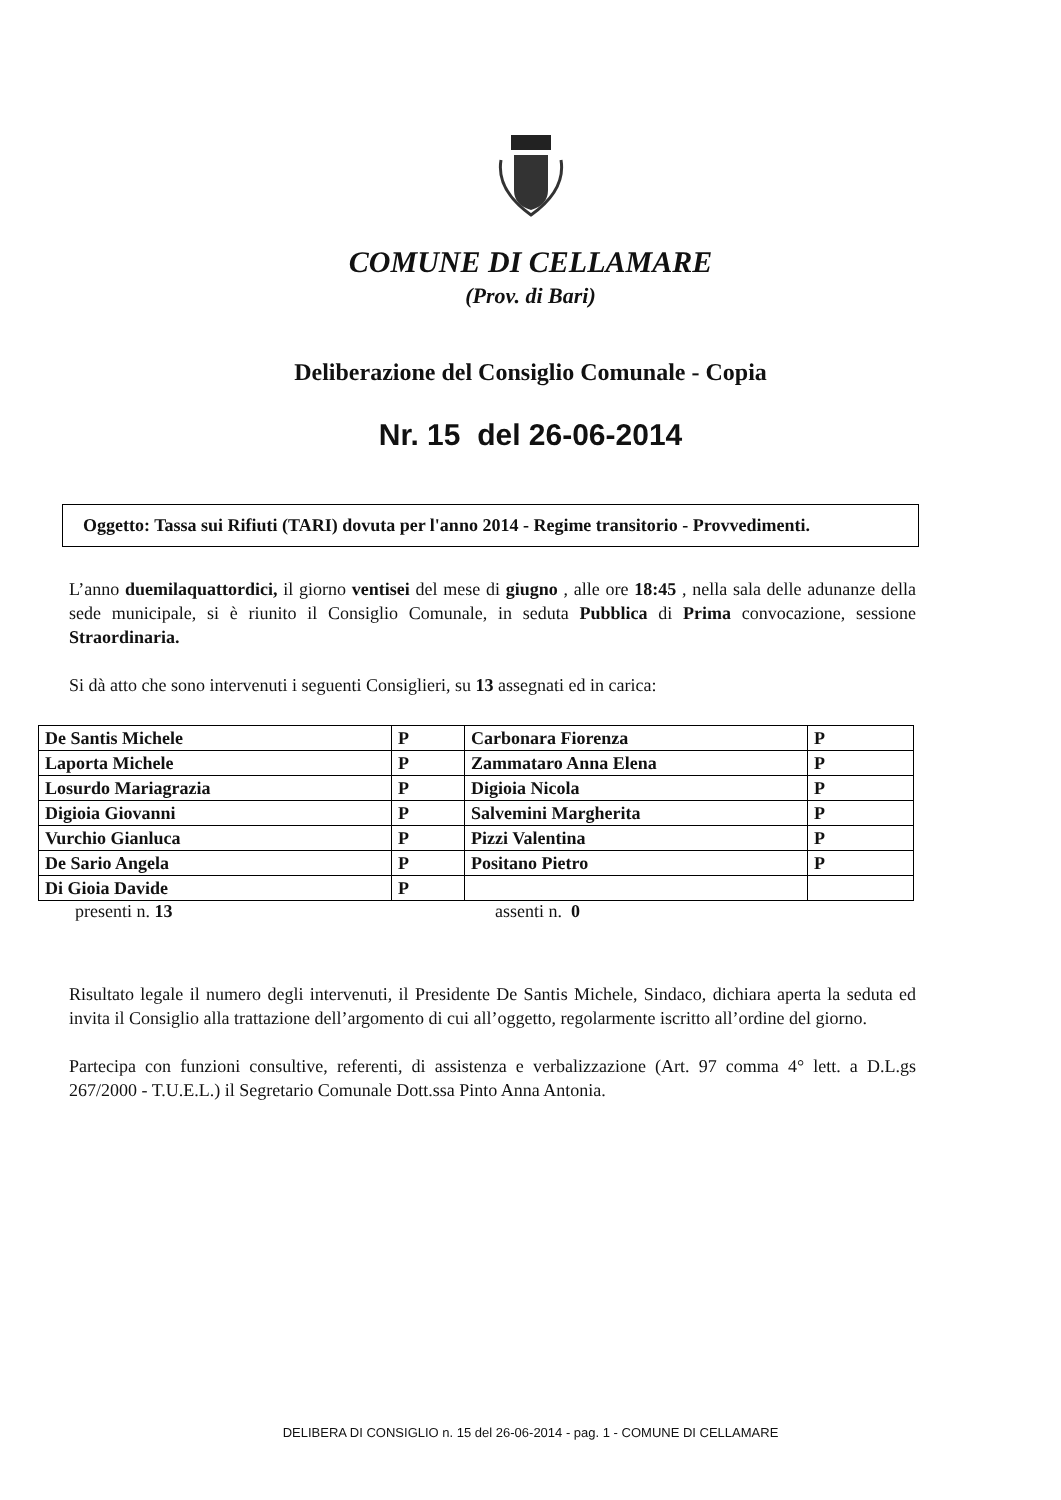COMUNE DI CELLAMARE
(Prov. di Bari)
Deliberazione del Consiglio Comunale - Copia
Nr. 15 del 26-06-2014
Oggetto: Tassa sui Rifiuti (TARI) dovuta per l'anno 2014 - Regime transitorio - Provvedimenti.
L’anno duemilaquattordici, il giorno ventisei del mese di giugno , alle ore 18:45 , nella sala delle adunanze della sede municipale, si è riunito il Consiglio Comunale, in seduta Pubblica di Prima convocazione, sessione Straordinaria.
Si dà atto che sono intervenuti i seguenti Consiglieri, su 13 assegnati ed in carica:
| De Santis Michele | P | Carbonara Fiorenza | P |
| Laporta Michele | P | Zammataro Anna Elena | P |
| Losurdo Mariagrazia | P | Digioia Nicola | P |
| Digioia Giovanni | P | Salvemini Margherita | P |
| Vurchio Gianluca | P | Pizzi Valentina | P |
| De Sario Angela | P | Positano Pietro | P |
| Di Gioia Davide | P | | |
presenti n. 13 assenti n. 0
Risultato legale il numero degli intervenuti, il Presidente De Santis Michele, Sindaco, dichiara aperta la seduta ed invita il Consiglio alla trattazione dell’argomento di cui all’oggetto, regolarmente iscritto all’ordine del giorno.
Partecipa con funzioni consultive, referenti, di assistenza e verbalizzazione (Art. 97 comma 4° lett. a D.L.gs 267/2000 - T.U.E.L.) il Segretario Comunale Dott.ssa Pinto Anna Antonia.
DELIBERA DI CONSIGLIO n. 15 del 26-06-2014 - pag. 1 - COMUNE DI CELLAMARE